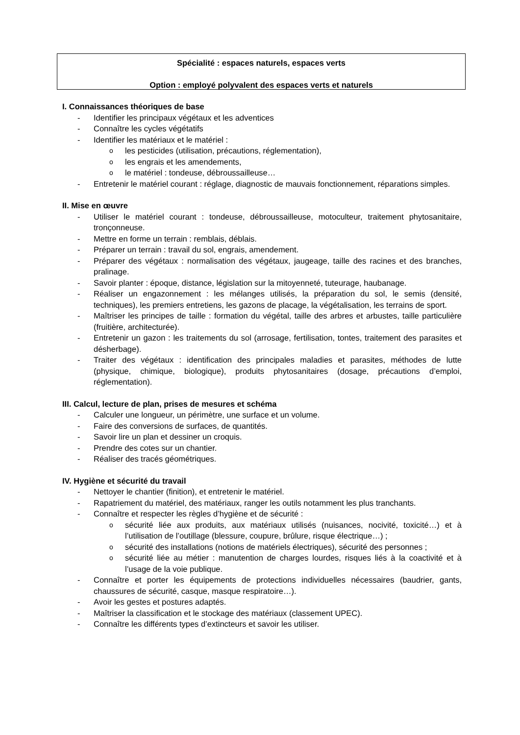Spécialité : espaces naturels, espaces verts
Option : employé polyvalent des espaces verts et naturels
I. Connaissances théoriques de base
- Identifier les principaux végétaux et les adventices
- Connaître les cycles végétatifs
- Identifier les matériaux et le matériel :
oles pesticides (utilisation, précautions, réglementation),
oles engrais et les amendements,
ole matériel : tondeuse, débroussailleuse…
- Entretenir le matériel courant : réglage, diagnostic de mauvais fonctionnement, réparations simples.
II. Mise en œuvre
- Utiliser le matériel courant : tondeuse, débroussailleuse, motoculteur, traitement phytosanitaire, tronçonneuse.
- Mettre en forme un terrain : remblais, déblais.
- Préparer un terrain : travail du sol, engrais, amendement.
- Préparer des végétaux : normalisation des végétaux, jaugeage, taille des racines et des branches, pralinage.
- Savoir planter : époque, distance, législation sur la mitoyenneté, tuteurage, haubanage.
- Réaliser un engazonnement : les mélanges utilisés, la préparation du sol, le semis (densité, techniques), les premiers entretiens, les gazons de placage, la végétalisation, les terrains de sport.
- Maîtriser les principes de taille : formation du végétal, taille des arbres et arbustes, taille particulière (fruitière, architecturée).
- Entretenir un gazon : les traitements du sol (arrosage, fertilisation, tontes, traitement des parasites et désherbage).
- Traiter des végétaux : identification des principales maladies et parasites, méthodes de lutte (physique, chimique, biologique), produits phytosanitaires (dosage, précautions d’emploi, réglementation).
III. Calcul, lecture de plan, prises de mesures et schéma
- Calculer une longueur, un périmètre, une surface et un volume.
- Faire des conversions de surfaces, de quantités.
- Savoir lire un plan et dessiner un croquis.
- Prendre des cotes sur un chantier.
- Réaliser des tracés géométriques.
IV. Hygiène et sécurité du travail
- Nettoyer le chantier (finition), et entretenir le matériel.
- Rapatriement du matériel, des matériaux, ranger les outils notamment les plus tranchants.
- Connaître et respecter les règles d’hygiène et de sécurité :
osécurité liée aux produits, aux matériaux utilisés (nuisances, nocivité, toxicité…) et à l’utilisation de l’outillage (blessure, coupure, brûlure, risque électrique…) ;
osécurité des installations (notions de matériels électriques), sécurité des personnes ;
osécurité liée au métier : manutention de charges lourdes, risques liés à la coactivité et à l’usage de la voie publique.
- Connaître et porter les équipements de protections individuelles nécessaires (baudrier, gants, chaussures de sécurité, casque, masque respiratoire…).
- Avoir les gestes et postures adaptés.
- Maîtriser la classification et le stockage des matériaux (classement UPEC).
- Connaître les différents types d’extincteurs et savoir les utiliser.